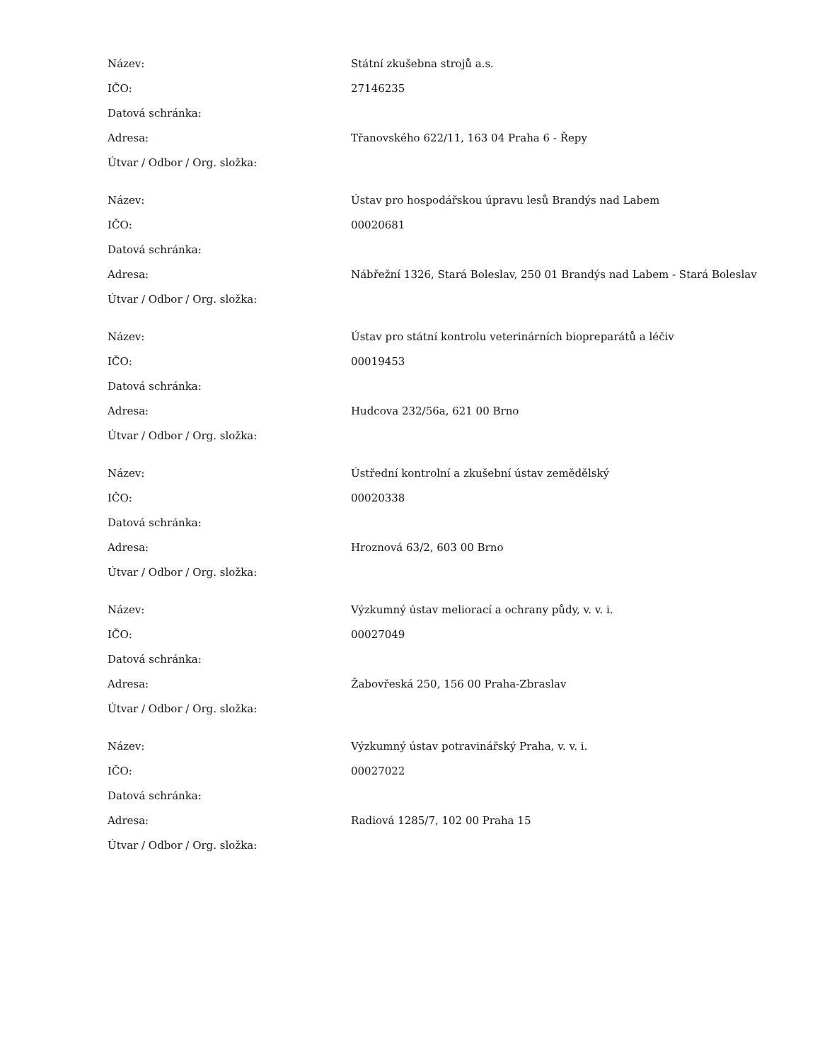| Název: | Státní zkušebna strojů a.s. |
| IČO: | 27146235 |
| Datová schránka: | |
| Adresa: | Třanovského 622/11, 163 04 Praha 6 - Řepy |
| Útvar / Odbor / Org. složka: | |
| Název: | Ústav pro hospodářskou úpravu lesů Brandýs nad Labem |
| IČO: | 00020681 |
| Datová schránka: | |
| Adresa: | Nábřežní 1326, Stará Boleslav, 250 01 Brandýs nad Labem - Stará Boleslav |
| Útvar / Odbor / Org. složka: | |
| Název: | Ústav pro státní kontrolu veterinárních biopreparátů a léčiv |
| IČO: | 00019453 |
| Datová schránka: | |
| Adresa: | Hudcova 232/56a, 621 00 Brno |
| Útvar / Odbor / Org. složka: | |
| Název: | Ústřední kontrolní a zkušební ústav zemědělský |
| IČO: | 00020338 |
| Datová schránka: | |
| Adresa: | Hroznová 63/2, 603 00 Brno |
| Útvar / Odbor / Org. složka: | |
| Název: | Výzkumný ústav meliorací a ochrany půdy, v. v. i. |
| IČO: | 00027049 |
| Datová schránka: | |
| Adresa: | Žabovřeská 250, 156 00 Praha-Zbraslav |
| Útvar / Odbor / Org. složka: | |
| Název: | Výzkumný ústav potravinářský Praha, v. v. i. |
| IČO: | 00027022 |
| Datová schránka: | |
| Adresa: | Radiová 1285/7, 102 00 Praha 15 |
| Útvar / Odbor / Org. složka: | |